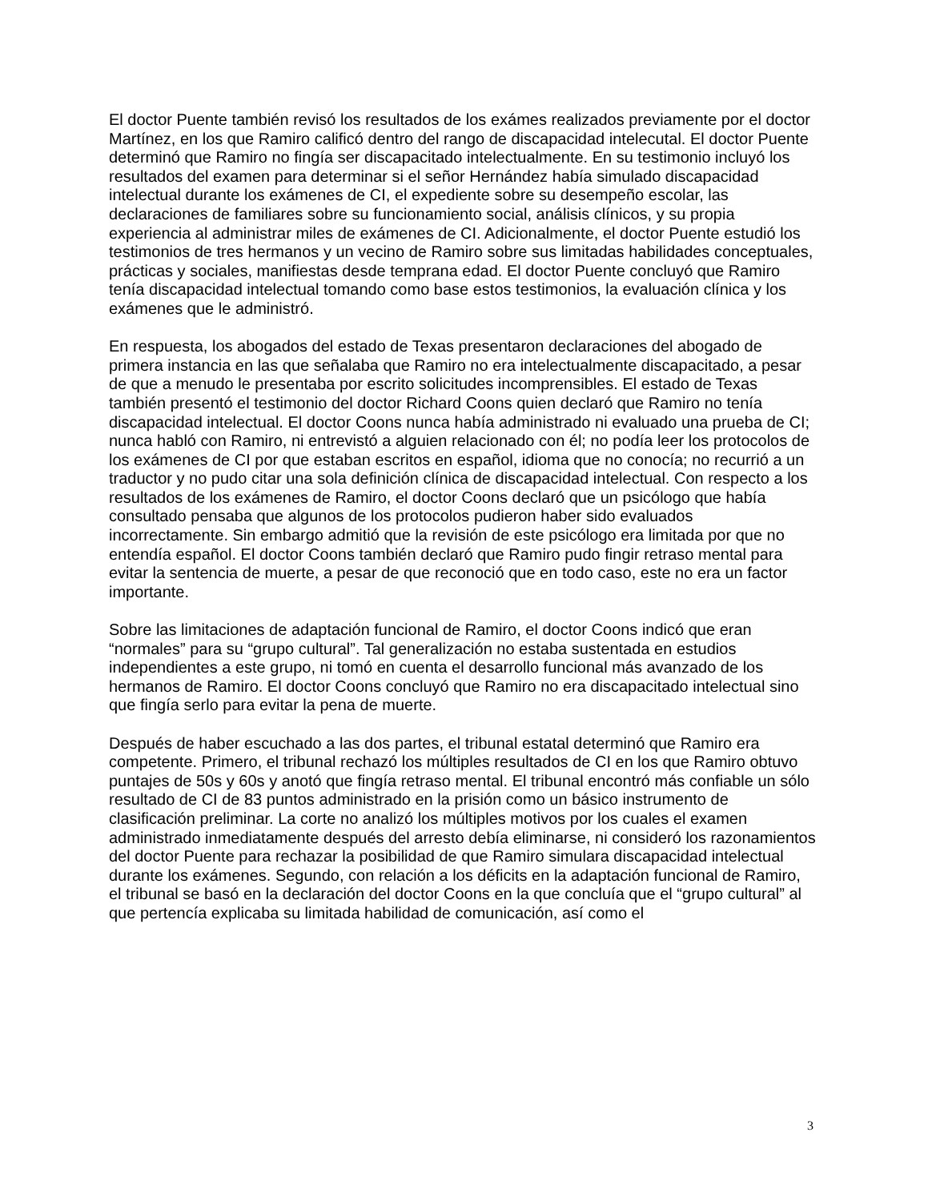El doctor Puente también revisó los resultados de los exámes realizados previamente por el doctor Martínez, en los que Ramiro calificó dentro del rango de discapacidad intelecutal. El doctor Puente determinó que Ramiro no fingía ser discapacitado intelectualmente. En su testimonio incluyó los resultados del examen para determinar si el señor Hernández había simulado discapacidad intelectual durante los exámenes de CI, el expediente sobre su desempeño escolar, las declaraciones de familiares sobre su funcionamiento social, análisis clínicos, y su propia experiencia al administrar miles de exámenes de CI. Adicionalmente, el doctor Puente estudió los testimonios de tres hermanos y un vecino de Ramiro sobre sus limitadas habilidades conceptuales, prácticas y sociales, manifiestas desde temprana edad. El doctor Puente concluyó que Ramiro tenía discapacidad intelectual tomando como base estos testimonios, la evaluación clínica y los exámenes que le administró.
En respuesta, los abogados del estado de Texas presentaron declaraciones del abogado de primera instancia en las que señalaba que Ramiro no era intelectualmente discapacitado, a pesar de que a menudo le presentaba por escrito solicitudes incomprensibles. El estado de Texas también presentó el testimonio del doctor Richard Coons quien declaró que Ramiro no tenía discapacidad intelectual. El doctor Coons nunca había administrado ni evaluado una prueba de CI; nunca habló con Ramiro, ni entrevistó a alguien relacionado con él; no podía leer los protocolos de los exámenes de CI por que estaban escritos en español, idioma que no conocía; no recurrió a un traductor y no pudo citar una sola definición clínica de discapacidad intelectual. Con respecto a los resultados de los exámenes de Ramiro, el doctor Coons declaró que un psicólogo que había consultado pensaba que algunos de los protocolos pudieron haber sido evaluados incorrectamente. Sin embargo admitió que la revisión de este psicólogo era limitada por que no entendía español. El doctor Coons también declaró que Ramiro pudo fingir retraso mental para evitar la sentencia de muerte, a pesar de que reconoció que en todo caso, este no era un factor importante.
Sobre las limitaciones de adaptación funcional de Ramiro, el doctor Coons indicó que eran “normales” para su “grupo cultural”. Tal generalización no estaba sustentada en estudios independientes a este grupo, ni tomó en cuenta el desarrollo funcional más avanzado de los hermanos de Ramiro. El doctor Coons concluyó que Ramiro no era discapacitado intelectual sino que fingía serlo para evitar la pena de muerte.
Después de haber escuchado a las dos partes, el tribunal estatal determinó que Ramiro era competente. Primero, el tribunal rechazó los múltiples resultados de CI en los que Ramiro obtuvo puntajes de 50s y 60s y anotó que fingía retraso mental. El tribunal encontró más confiable un sólo resultado de CI de 83 puntos administrado en la prisión como un básico instrumento de clasificación preliminar. La corte no analizó los múltiples motivos por los cuales el examen administrado inmediatamente después del arresto debía eliminarse, ni consideró los razonamientos del doctor Puente para rechazar la posibilidad de que Ramiro simulara discapacidad intelectual durante los exámenes. Segundo, con relación a los déficits en la adaptación funcional de Ramiro, el tribunal se basó en la declaración del doctor Coons en la que concluía que el “grupo cultural” al que pertencía explicaba su limitada habilidad de comunicación, así como el
3